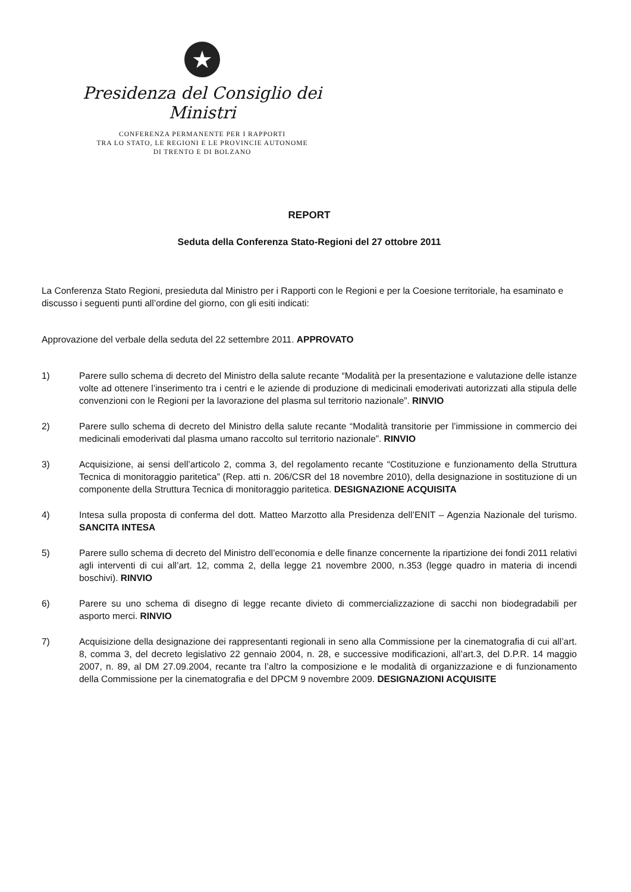★
Presidenza del Consiglio dei Ministri
CONFERENZA PERMANENTE PER I RAPPORTI
TRA LO STATO, LE REGIONI E LE PROVINCIE AUTONOME
DI TRENTO E DI BOLZANO
REPORT
Seduta della Conferenza Stato-Regioni del 27 ottobre 2011
La Conferenza Stato Regioni, presieduta dal Ministro per i Rapporti con le Regioni e per la Coesione territoriale, ha esaminato e discusso i seguenti punti all’ordine del giorno, con gli esiti indicati:
Approvazione del verbale della seduta del 22 settembre 2011. APPROVATO
1) Parere sullo schema di decreto del Ministro della salute recante “Modalità per la presentazione e valutazione delle istanze volte ad ottenere l’inserimento tra i centri e le aziende di produzione di medicinali emoderivati autorizzati alla stipula delle convenzioni con le Regioni per la lavorazione del plasma sul territorio nazionale”. RINVIO
2) Parere sullo schema di decreto del Ministro della salute recante “Modalità transitorie per l’immissione in commercio dei medicinali emoderivati dal plasma umano raccolto sul territorio nazionale”. RINVIO
3) Acquisizione, ai sensi dell’articolo 2, comma 3, del regolamento recante “Costituzione e funzionamento della Struttura Tecnica di monitoraggio paritetica” (Rep. atti n. 206/CSR del 18 novembre 2010), della designazione in sostituzione di un componente della Struttura Tecnica di monitoraggio paritetica. DESIGNAZIONE ACQUISITA
4) Intesa sulla proposta di conferma del dott. Matteo Marzotto alla Presidenza dell’ENIT – Agenzia Nazionale del turismo. SANCITA INTESA
5) Parere sullo schema di decreto del Ministro dell’economia e delle finanze concernente la ripartizione dei fondi 2011 relativi agli interventi di cui all’art. 12, comma 2, della legge 21 novembre 2000, n.353 (legge quadro in materia di incendi boschivi). RINVIO
6) Parere su uno schema di disegno di legge recante divieto di commercializzazione di sacchi non biodegradabili per asporto merci. RINVIO
7) Acquisizione della designazione dei rappresentanti regionali in seno alla Commissione per la cinematografia di cui all’art. 8, comma 3, del decreto legislativo 22 gennaio 2004, n. 28, e successive modificazioni, all’art.3, del D.P.R. 14 maggio 2007, n. 89, al DM 27.09.2004, recante tra l’altro la composizione e le modalità di organizzazione e di funzionamento della Commissione per la cinematografia e del DPCM 9 novembre 2009. DESIGNAZIONI ACQUISITE